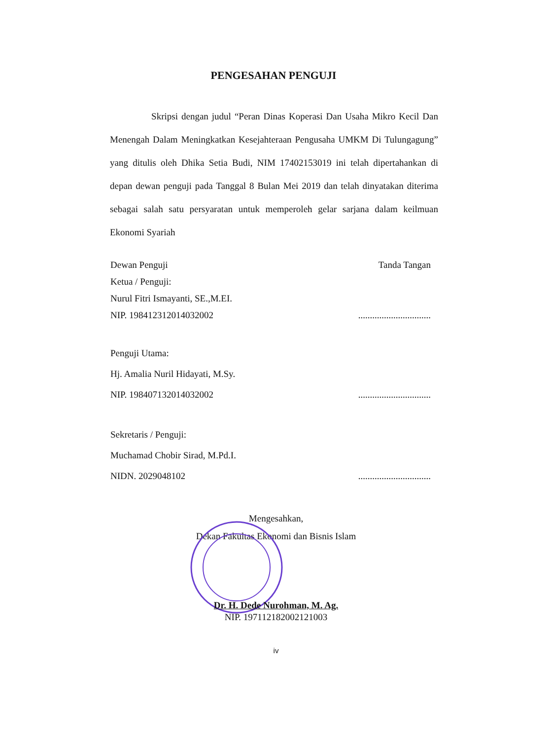PENGESAHAN PENGUJI
Skripsi dengan judul “Peran Dinas Koperasi Dan Usaha Mikro Kecil Dan Menengah Dalam Meningkatkan Kesejahteraan Pengusaha UMKM Di Tulungagung” yang ditulis oleh Dhika Setia Budi, NIM 17402153019 ini telah dipertahankan di depan dewan penguji pada Tanggal 8 Bulan Mei 2019 dan telah dinyatakan diterima sebagai salah satu persyaratan untuk memperoleh gelar sarjana dalam keilmuan Ekonomi Syariah
Dewan Penguji
Ketua / Penguji:
Nurul Fitri Ismayanti, SE.,M.EI.
NIP. 198412312014032002
Tanda Tangan
...............................
Penguji Utama:
Hj. Amalia Nuril Hidayati, M.Sy.
NIP. 198407132014032002
...............................
Sekretaris / Penguji:
Muchamad Chobir Sirad, M.Pd.I.
NIDN. 2029048102
...............................
Mengesahkan,
Dekan Fakultas Ekonomi dan Bisnis Islam
Dr. H. Dede Nurohman, M. Ag.
NIP. 197112182002121003
iv